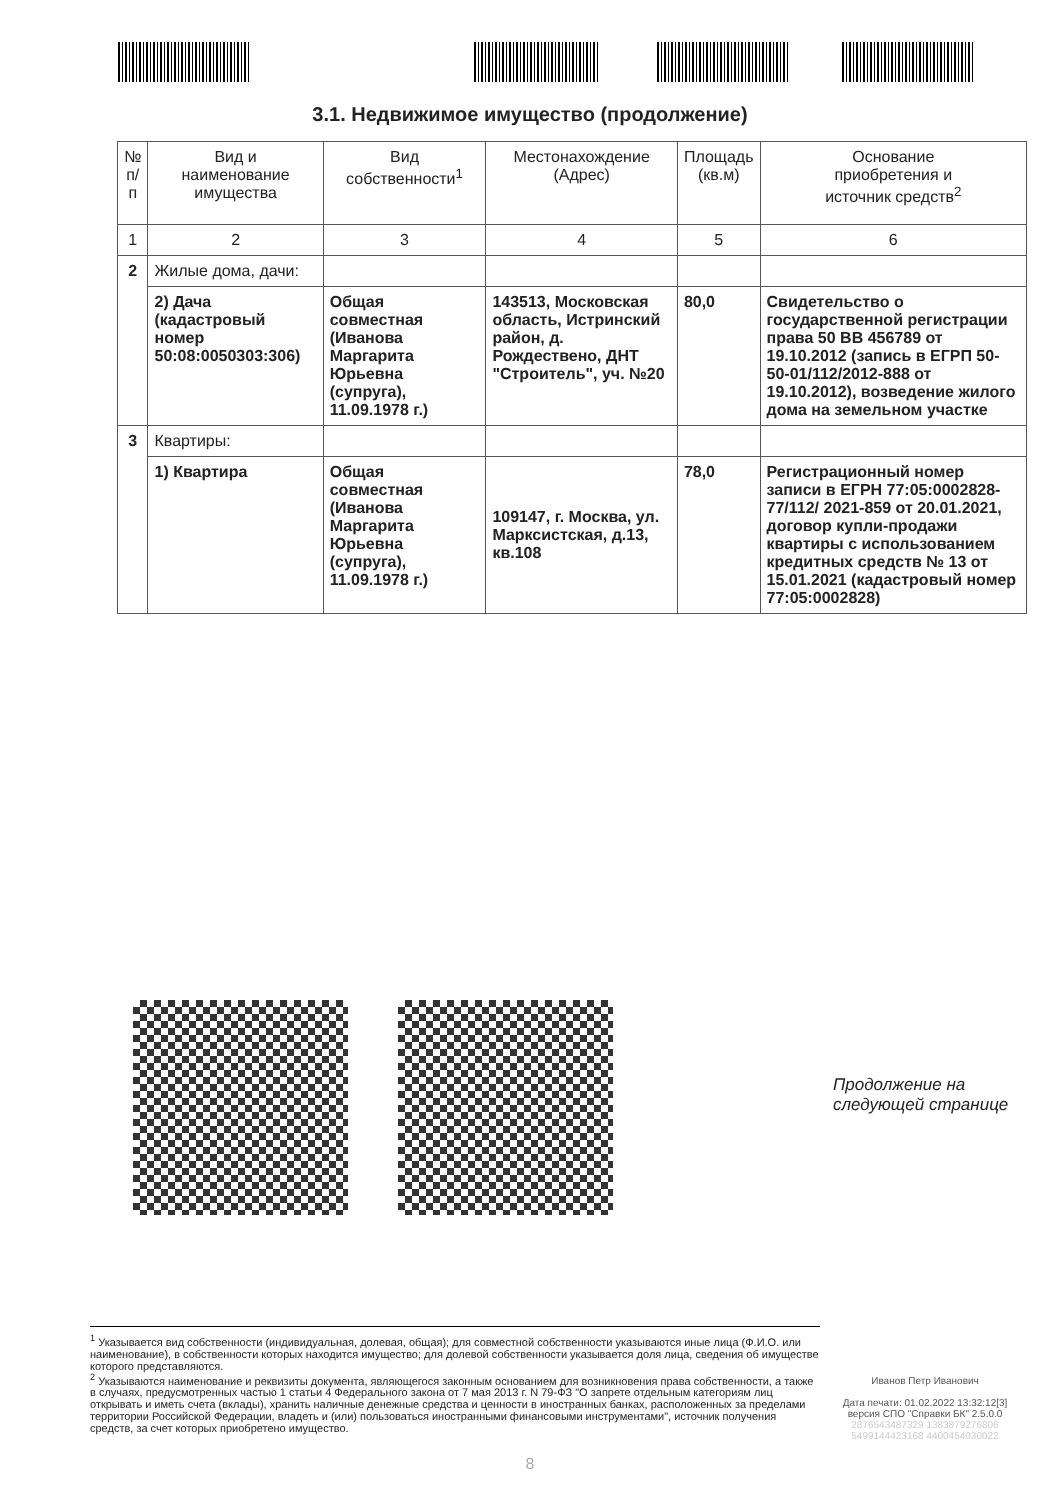3.1. Недвижимое имущество (продолжение)
| № п/п | Вид и наименование имущества | Вид собственности<sup>1</sup> | Местонахождение (Адрес) | Площадь (кв.м) | Основание приобретения и источник средств<sup>2</sup> |
| --- | --- | --- | --- | --- | --- |
| 1 | 2 | 3 | 4 | 5 | 6 |
| 2 | Жилые дома, дачи: | | | | |
| | 2) Дача (кадастровый номер 50:08:0050303:306) | Общая совместная (Иванова Маргарита Юрьевна (супруга), 11.09.1978 г.) | 143513, Московская область, Истринский район, д. Рождествено, ДНТ "Строитель", уч. №20 | 80,0 | Свидетельство о государственной регистрации права 50 ВВ 456789 от 19.10.2012 (запись в ЕГРП 50-50-01/112/2012-888 от 19.10.2012), возведение жилого дома на земельном участке |
| 3 | Квартиры: | | | | |
| | 1) Квартира | Общая совместная (Иванова Маргарита Юрьевна (супруга), 11.09.1978 г.) | 109147, г. Москва, ул. Марксистская, д.13, кв.108 | 78,0 | Регистрационный номер записи в ЕГРН 77:05:0002828-77/112/ 2021-859 от 20.01.2021, договор купли-продажи квартиры с использованием кредитных средств № 13 от 15.01.2021 (кадастровый номер 77:05:0002828) |
Продолжение на
следующей странице
<sup>1</sup> Указывается вид собственности (индивидуальная, долевая, общая); для совместной собственности указываются иные лица (Ф.И.О. или наименование), в собственности которых находится имущество; для долевой собственности указывается доля лица, сведения об имуществе которого представляются.
<sup>2</sup> Указываются наименование и реквизиты документа, являющегося законным основанием для возникновения права собственности, а также в случаях, предусмотренных частью 1 статьи 4 Федерального закона от 7 мая 2013 г. N 79-ФЗ "О запрете отдельным категориям лиц открывать и иметь счета (вклады), хранить наличные денежные средства и ценности в иностранных банках, расположенных за пределами территории Российской Федерации, владеть и (или) пользоваться иностранными финансовыми инструментами", источник получения средств, за счет которых приобретено имущество.
Иванов Петр Иванович
Дата печати: 01.02.2022 13:32:12[3]
версия СПО "Справки БК" 2.5.0.0
2876543487329 1383879276806
5499144423168 4400454030022
8